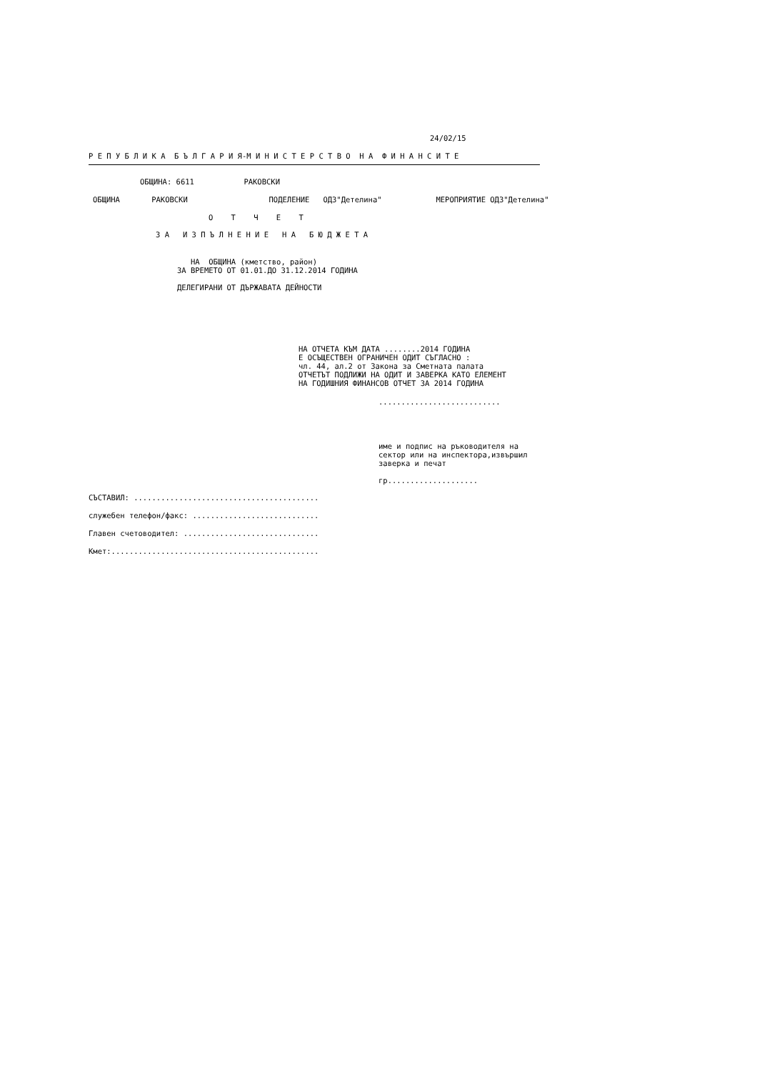24/02/15
Р Е П У Б Л И К А Б Ъ Л Г А Р И Я-М И Н И С Т Е Р С Т В О Н А Ф И Н А Н С И Т Е
ОБЩИНА: 6611 РАКОВСКИ
ОБЩИНА РАКОВСКИ ПОДЕЛЕНИЕ ОДЗ"Детелина" МЕРОПРИЯТИЕ ОДЗ"Детелина"
О Т Ч Е Т
З А И З П Ъ Л Н Е Н И Е Н А Б Ю Д Ж Е Т А
НА ОБЩИНА (кметство, район) ЗА ВРЕМЕТО ОТ 01.01.ДО 31.12.2014 ГОДИНА
ДЕЛЕГИРАНИ ОТ ДЪРЖАВАТА ДЕЙНОСТИ
НА ОТЧЕТА КЪМ ДАТА ........2014 ГОДИНА Е ОСЪЩЕСТВЕН ОГРАНИЧЕН ОДИТ СЪГЛАСНО : чл. 44, ал.2 от Закона за Сметната палата ОТЧЕТЪТ ПОДЛИЖИ НА ОДИТ И ЗАВЕРКА КАТО ЕЛЕМЕНТ НА ГОДИШНИЯ ФИНАНСОВ ОТЧЕТ ЗА 2014 ГОДИНА
...........................
име и подпис на ръководителя на сектор или на инспектора,извършил заверка и печат
гр....................
СЪСТАВИЛ: .........................................
служебен телефон/факс: ............................
Главен счетоводител: ..............................
Кмет:..............................................